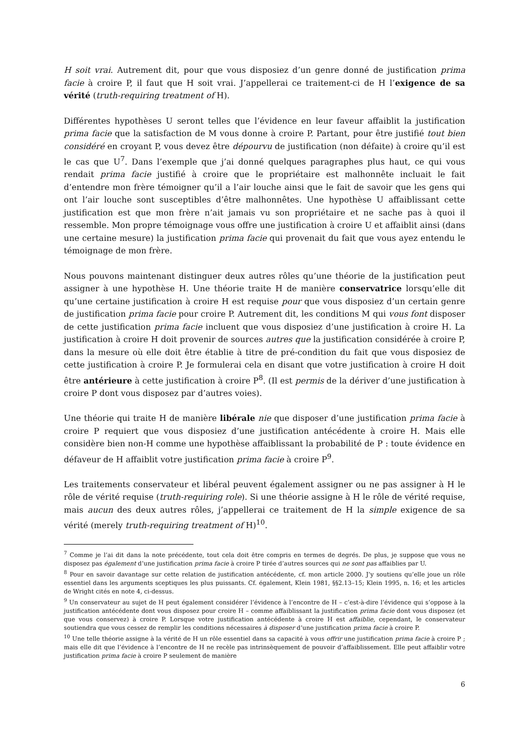H soit vrai. Autrement dit, pour que vous disposiez d’un genre donné de justification prima facie à croire P, il faut que H soit vrai. J’appellerai ce traitement-ci de H l’exigence de sa vérité (truth-requiring treatment of H).
Différentes hypothèses U seront telles que l’évidence en leur faveur affaiblit la justification prima facie que la satisfaction de M vous donne à croire P. Partant, pour être justifié tout bien considéré en croyant P, vous devez être dépourvu de justification (non défaite) à croire qu’il est le cas que U<sup>7</sup>. Dans l’exemple que j’ai donné quelques paragraphes plus haut, ce qui vous rendait prima facie justifié à croire que le propriétaire est malhonnête incluait le fait d’entendre mon frère témoigner qu’il a l’air louche ainsi que le fait de savoir que les gens qui ont l’air louche sont susceptibles d’être malhonnêtes. Une hypothèse U affaiblissant cette justification est que mon frère n’ait jamais vu son propriétaire et ne sache pas à quoi il ressemble. Mon propre témoignage vous offre une justification à croire U et affaiblit ainsi (dans une certaine mesure) la justification prima facie qui provenait du fait que vous ayez entendu le témoignage de mon frère.
Nous pouvons maintenant distinguer deux autres rôles qu’une théorie de la justification peut assigner à une hypothèse H. Une théorie traite H de manière conservatrice lorsqu’elle dit qu’une certaine justification à croire H est requise pour que vous disposiez d’un certain genre de justification prima facie pour croire P. Autrement dit, les conditions M qui vous font disposer de cette justification prima facie incluent que vous disposiez d’une justification à croire H. La justification à croire H doit provenir de sources autres que la justification considérée à croire P, dans la mesure où elle doit être établie à titre de pré-condition du fait que vous disposiez de cette justification à croire P. Je formulerai cela en disant que votre justification à croire H doit être antérieure à cette justification à croire P<sup>8</sup>. (Il est permis de la dériver d’une justification à croire P dont vous disposez par d’autres voies).
Une théorie qui traite H de manière libérale nie que disposer d’une justification prima facie à croire P requiert que vous disposiez d’une justification antécédente à croire H. Mais elle considère bien non-H comme une hypothèse affaiblissant la probabilité de P : toute évidence en défaveur de H affaiblit votre justification prima facie à croire P<sup>9</sup>.
Les traitements conservateur et libéral peuvent également assigner ou ne pas assigner à H le rôle de vérité requise (truth-requiring role). Si une théorie assigne à H le rôle de vérité requise, mais aucun des deux autres rôles, j’appellerai ce traitement de H la simple exigence de sa vérité (merely truth-requiring treatment of H)<sup>10</sup>.
<sup>7</sup> Comme je l’ai dit dans la note précédente, tout cela doit être compris en termes de degrés. De plus, je suppose que vous ne disposez pas également d’une justification prima facie à croire P tirée d’autres sources qui ne sont pas affaiblies par U.
<sup>8</sup> Pour en savoir davantage sur cette relation de justification antécédente, cf. mon article 2000. J’y soutiens qu’elle joue un rôle essentiel dans les arguments sceptiques les plus puissants. Cf. également, Klein 1981, §§2.13–15; Klein 1995, n. 16; et les articles de Wright cités en note 4, ci-dessus.
<sup>9</sup> Un conservateur au sujet de H peut également considérer l’évidence à l’encontre de H – c’est-à-dire l’évidence qui s’oppose à la justification antécédente dont vous disposez pour croire H – comme affaiblissant la justification prima facie dont vous disposez (et que vous conservez) à croire P. Lorsque votre justification antécédente à croire H est affaiblie, cependant, le conservateur soutiendra que vous cessez de remplir les conditions nécessaires à disposer d’une justification prima facie à croire P.
<sup>10</sup> Une telle théorie assigne à la vérité de H un rôle essentiel dans sa capacité à vous offrir une justification prima facie à croire P ; mais elle dit que l’évidence à l’encontre de H ne recèle pas intrinsèquement de pouvoir d’affaiblissement. Elle peut affaiblir votre justification prima facie à croire P seulement de manière
6